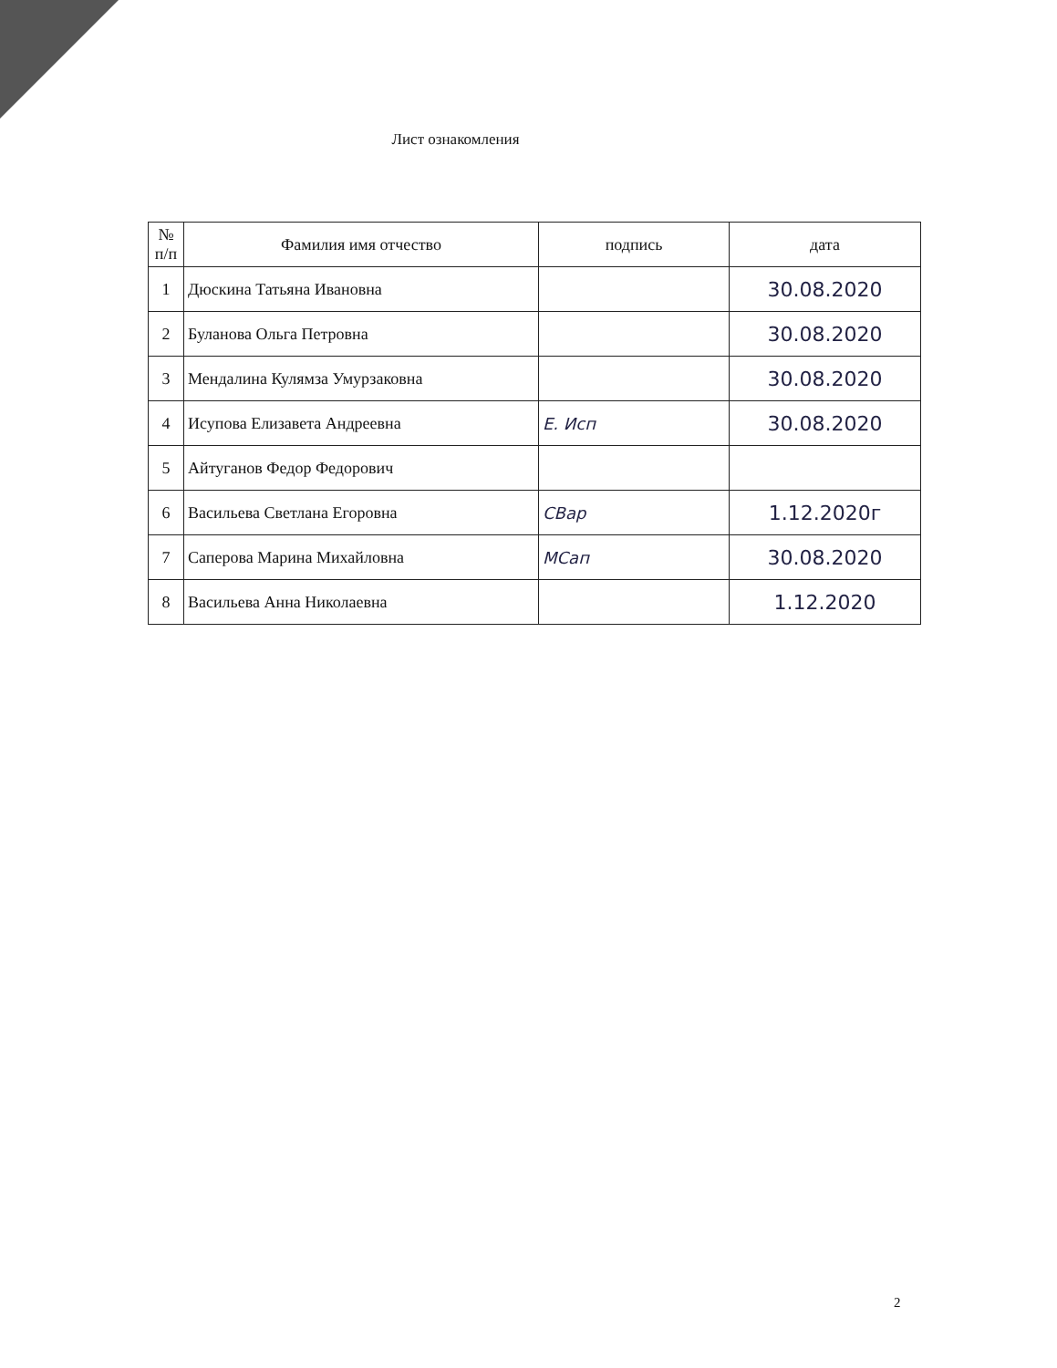Лист ознакомления
| № п/п | Фамилия имя отчество | подпись | дата |
| --- | --- | --- | --- |
| 1 | Дюскина Татьяна Ивановна | | 30.08.2020 |
| 2 | Буланова Ольга Петровна | | 30.08.2020 |
| 3 | Мендалина Кулямза Умурзаковна | | 30.08.2020 |
| 4 | Исупова Елизавета Андреевна | Е. Исп | 30.08.2020 |
| 5 | Айтуганов Федор Федорович | | |
| 6 | Васильева Светлана Егоровна | СВар | 1.12.2020г |
| 7 | Саперова Марина Михайловна | МСап | 30.08.2020 |
| 8 | Васильева Анна Николаевна | | 1.12.2020 |
2